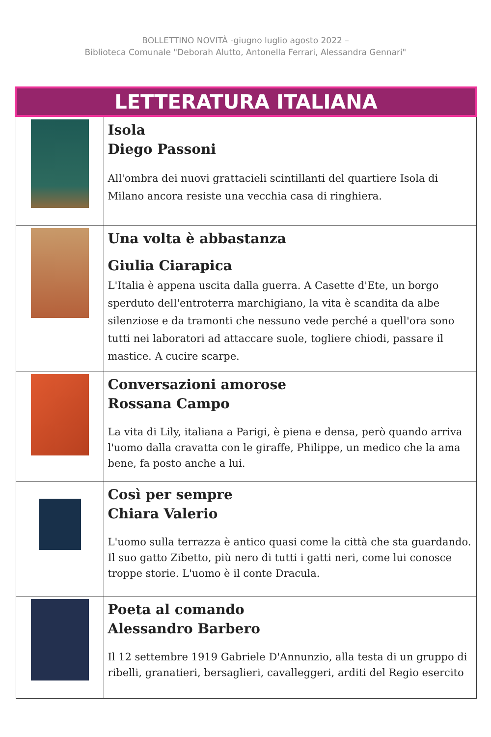BOLLETTINO NOVITÀ -giugno luglio agosto 2022 –
Biblioteca Comunale "Deborah Alutto, Antonella Ferrari, Alessandra Gennari"
| LETTERATURA ITALIANA | |
| | Isola Diego Passoni All'ombra dei nuovi grattacieli scintillanti del quartiere Isola di Milano ancora resiste una vecchia casa di ringhiera. |
| | Una volta è abbastanza Giulia Ciarapica L'Italia è appena uscita dalla guerra. A Casette d'Ete, un borgo sperduto dell'entroterra marchigiano, la vita è scandita da albe silenziose e da tramonti che nessuno vede perché a quell'ora sono tutti nei laboratori ad attaccare suole, togliere chiodi, passare il mastice. A cucire scarpe. |
| | Conversazioni amorose Rossana Campo La vita di Lily, italiana a Parigi, è piena e densa, però quando arriva l'uomo dalla cravatta con le giraffe, Philippe, un medico che la ama bene, fa posto anche a lui. |
| | Così per sempre Chiara Valerio L'uomo sulla terrazza è antico quasi come la città che sta guardando. Il suo gatto Zibetto, più nero di tutti i gatti neri, come lui conosce troppe storie. L'uomo è il conte Dracula. |
| | Poeta al comando Alessandro Barbero Il 12 settembre 1919 Gabriele D'Annunzio, alla testa di un gruppo di ribelli, granatieri, bersaglieri, cavalleggeri, arditi del Regio esercito |